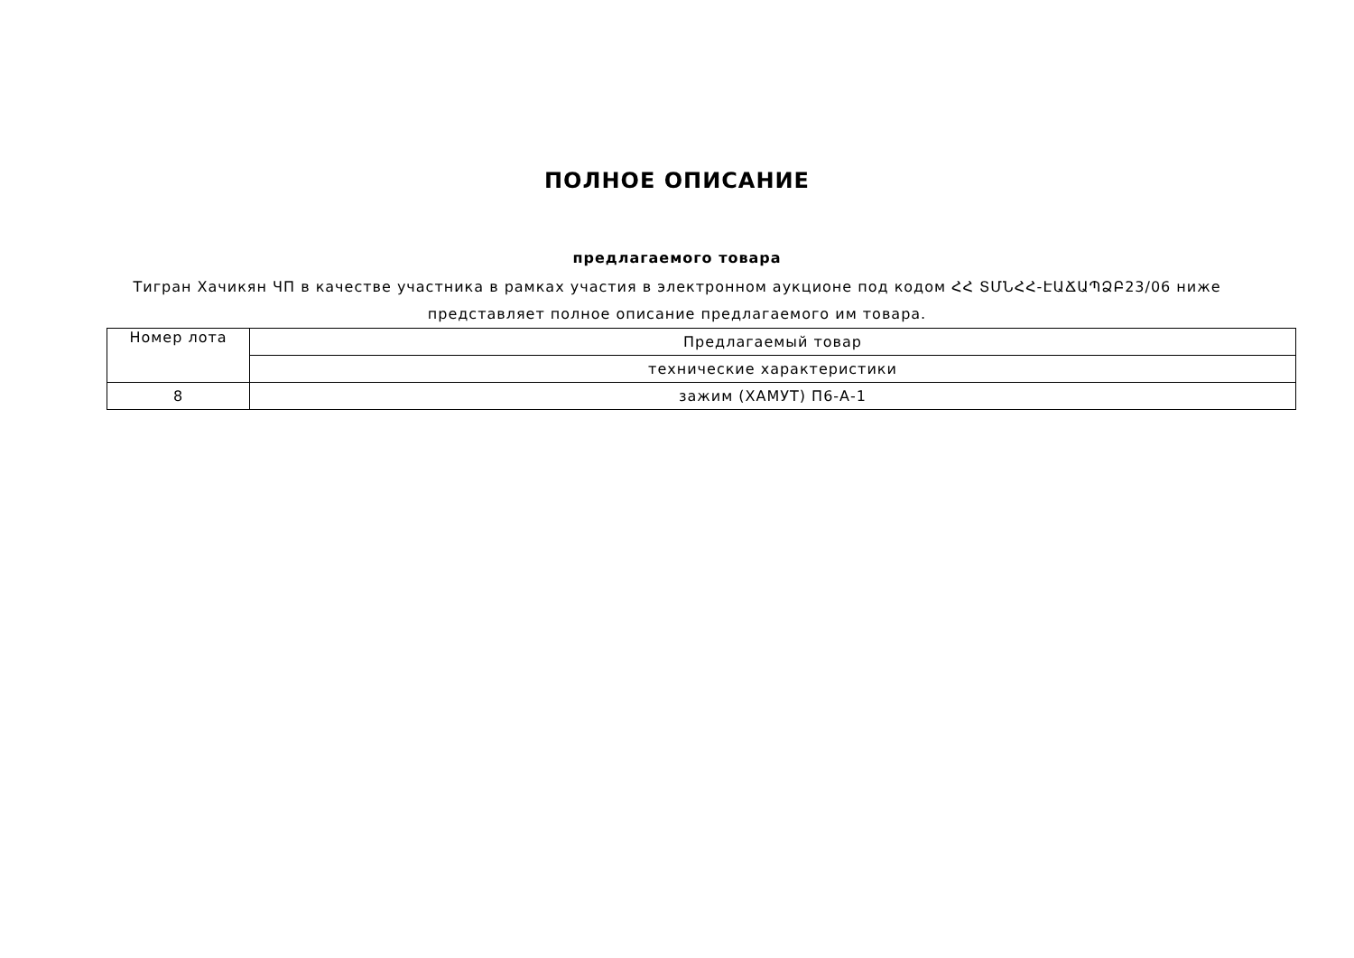ПОЛНОЕ ОПИСАНИЕ
предлагаемого товара
Тигран Хачикян ЧП в качестве участника в рамках участия в электронном аукционе под кодом ՀՀ ՏՄՆՀՀ-ԷԱՃԱՊՁԲ23/06 ниже представляет полное описание предлагаемого им товара.
| Номер лота | Предлагаемый товар |
| | технические характеристики |
| 8 | зажим (ХАМУТ) П6-А-1 |